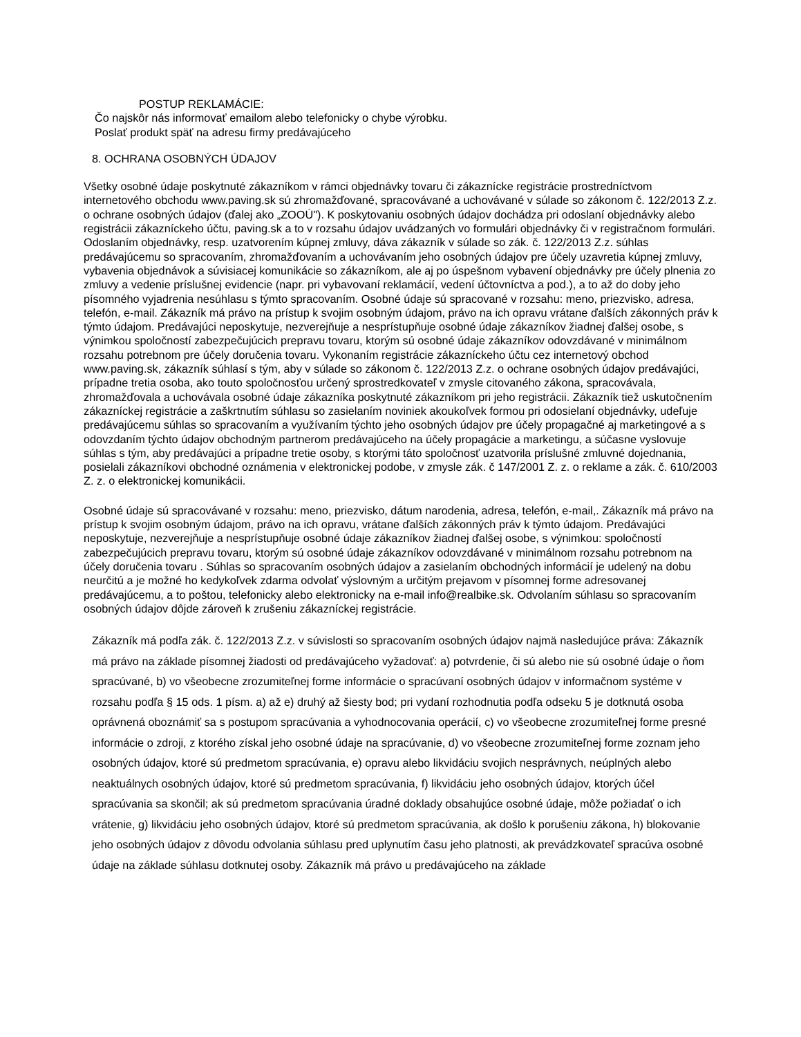POSTUP REKLAMÁCIE:
Čo najskôr nás informovať emailom alebo telefonicky o chybe výrobku.
Poslať produkt späť na adresu firmy predávajúceho
8. OCHRANA OSOBNÝCH ÚDAJOV
Všetky osobné údaje poskytnuté zákazníkom v rámci objednávky tovaru či zákaznícke registrácie prostredníctvom internetového obchodu www.paving.sk sú zhromažďované, spracovávané a uchovávané v súlade so zákonom č. 122/2013 Z.z. o ochrane osobných údajov (ďalej ako „ZOOÚ"). K poskytovaniu osobných údajov dochádza pri odoslaní objednávky alebo registrácii zákazníckeho účtu, paving.sk a to v rozsahu údajov uvádzaných vo formulári objednávky či v registračnom formulári. Odoslaním objednávky, resp. uzatvorením kúpnej zmluvy, dáva zákazník v súlade so zák. č. 122/2013 Z.z. súhlas predávajúcemu so spracovaním, zhromažďovaním a uchovávaním jeho osobných údajov pre účely uzavretia kúpnej zmluvy, vybavenia objednávok a súvisiacej komunikácie so zákazníkom, ale aj po úspešnom vybavení objednávky pre účely plnenia zo zmluvy a vedenie príslušnej evidencie (napr. pri vybavovaní reklamácií, vedení účtovníctva a pod.), a to až do doby jeho písomného vyjadrenia nesúhlasu s týmto spracovaním. Osobné údaje sú spracované v rozsahu: meno, priezvisko, adresa, telefón, e-mail. Zákazník má právo na prístup k svojim osobným údajom, právo na ich opravu vrátane ďalších zákonných práv k týmto údajom. Predávajúci neposkytuje, nezverejňuje a nesprístupňuje osobné údaje zákazníkov žiadnej ďalšej osobe, s výnimkou spoločností zabezpečujúcich prepravu tovaru, ktorým sú osobné údaje zákazníkov odovzdávané v minimálnom rozsahu potrebnom pre účely doručenia tovaru. Vykonaním registrácie zákazníckeho účtu cez internetový obchod www.paving.sk, zákazník súhlasí s tým, aby v súlade so zákonom č. 122/2013 Z.z. o ochrane osobných údajov predávajúci, prípadne tretia osoba, ako touto spoločnosťou určený sprostredkovateľ v zmysle citovaného zákona, spracovávala, zhromažďovala a uchovávala osobné údaje zákazníka poskytnuté zákazníkom pri jeho registrácii. Zákazník tiež uskutočnením zákazníckej registrácie a zaškrtnutím súhlasu so zasielaním noviniek akoukoľvek formou pri odosielaní objednávky, udeľuje predávajúcemu súhlas so spracovaním a využívaním týchto jeho osobných údajov pre účely propagačné aj marketingové a s odovzdaním týchto údajov obchodným partnerom predávajúceho na účely propagácie a marketingu, a súčasne vyslovuje súhlas s tým, aby predávajúci a prípadne tretie osoby, s ktorými táto spoločnosť uzatvorila príslušné zmluvné dojednania, posielali zákazníkovi obchodné oznámenia v elektronickej podobe, v zmysle zák. č 147/2001 Z. z. o reklame a zák. č. 610/2003 Z. z. o elektronickej komunikácii.
Osobné údaje sú spracovávané v rozsahu: meno, priezvisko, dátum narodenia, adresa, telefón, e-mail,. Zákazník má právo na prístup k svojim osobným údajom, právo na ich opravu, vrátane ďalších zákonných práv k týmto údajom. Predávajúci neposkytuje, nezverejňuje a nesprístupňuje osobné údaje zákazníkov žiadnej ďalšej osobe, s výnimkou: spoločností zabezpečujúcich prepravu tovaru, ktorým sú osobné údaje zákazníkov odovzdávané v minimálnom rozsahu potrebnom na účely doručenia tovaru . Súhlas so spracovaním osobných údajov a zasielaním obchodných informácií je udelený na dobu neurčitú a je možné ho kedykoľvek zdarma odvolať výslovným a určitým prejavom v písomnej forme adresovanej predávajúcemu, a to poštou, telefonicky alebo elektronicky na e-mail info@realbike.sk. Odvolaním súhlasu so spracovaním osobných údajov dôjde zároveň k zrušeniu zákazníckej registrácie.
Zákazník má podľa zák. č. 122/2013 Z.z. v súvislosti so spracovaním osobných údajov najmä nasledujúce práva: Zákazník má právo na základe písomnej žiadosti od predávajúceho vyžadovať: a) potvrdenie, či sú alebo nie sú osobné údaje o ňom spracúvané, b) vo všeobecne zrozumiteľnej forme informácie o spracúvaní osobných údajov v informačnom systéme v rozsahu podľa § 15 ods. 1 písm. a) až e) druhý až šiesty bod; pri vydaní rozhodnutia podľa odseku 5 je dotknutá osoba oprávnená oboznámiť sa s postupom spracúvania a vyhodnocovania operácií, c) vo všeobecne zrozumiteľnej forme presné informácie o zdroji, z ktorého získal jeho osobné údaje na spracúvanie, d) vo všeobecne zrozumiteľnej forme zoznam jeho osobných údajov, ktoré sú predmetom spracúvania, e) opravu alebo likvidáciu svojich nesprávnych, neúplných alebo neaktuálnych osobných údajov, ktoré sú predmetom spracúvania, f) likvidáciu jeho osobných údajov, ktorých účel spracúvania sa skončil; ak sú predmetom spracúvania úradné doklady obsahujúce osobné údaje, môže požiadať o ich vrátenie, g) likvidáciu jeho osobných údajov, ktoré sú predmetom spracúvania, ak došlo k porušeniu zákona, h) blokovanie jeho osobných údajov z dôvodu odvolania súhlasu pred uplynutím času jeho platnosti, ak prevádzkovateľ spracúva osobné údaje na základe súhlasu dotknutej osoby. Zákazník má právo u predávajúceho na základe